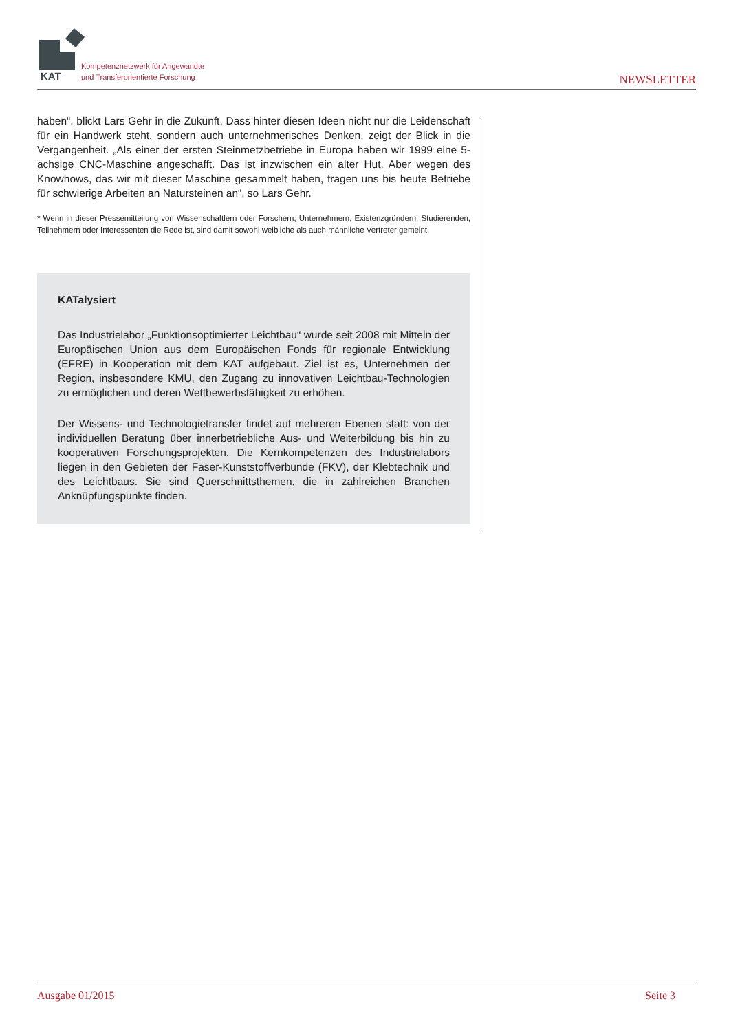KAT
Kompetenznetzwerk für Angewandte
und Transferorientierte Forschung
NEWSLETTER
haben“, blickt Lars Gehr in die Zukunft. Dass hinter diesen Ideen nicht nur die Leidenschaft für ein Handwerk steht, sondern auch unternehmerisches Denken, zeigt der Blick in die Vergangenheit. „Als einer der ersten Steinmetzbetriebe in Europa haben wir 1999 eine 5-achsige CNC-Maschine angeschafft. Das ist inzwischen ein alter Hut. Aber wegen des Knowhows, das wir mit dieser Maschine gesammelt haben, fragen uns bis heute Betriebe für schwierige Arbeiten an Natursteinen an“, so Lars Gehr.
* Wenn in dieser Pressemitteilung von Wissenschaftlern oder Forschern, Unternehmern, Existenzgründern, Studierenden, Teilnehmern oder Interessenten die Rede ist, sind damit sowohl weibliche als auch männliche Vertreter gemeint.
KATalysiert
Das Industrielabor „Funktionsoptimierter Leichtbau“ wurde seit 2008 mit Mitteln der Europäischen Union aus dem Europäischen Fonds für regionale Entwicklung (EFRE) in Kooperation mit dem KAT aufgebaut. Ziel ist es, Unternehmen der Region, insbesondere KMU, den Zugang zu innovativen Leichtbau-Technologien zu ermöglichen und deren Wettbewerbsfähigkeit zu erhöhen.
Der Wissens- und Technologietransfer findet auf mehreren Ebenen statt: von der individuellen Beratung über innerbetriebliche Aus- und Weiterbildung bis hin zu kooperativen Forschungsprojekten. Die Kernkompetenzen des Industrielabors liegen in den Gebieten der Faser-Kunststoffverbunde (FKV), der Klebtechnik und des Leichtbaus. Sie sind Querschnittsthemen, die in zahlreichen Branchen Anknüpfungspunkte finden.
Ausgabe 01/2015 Seite 3